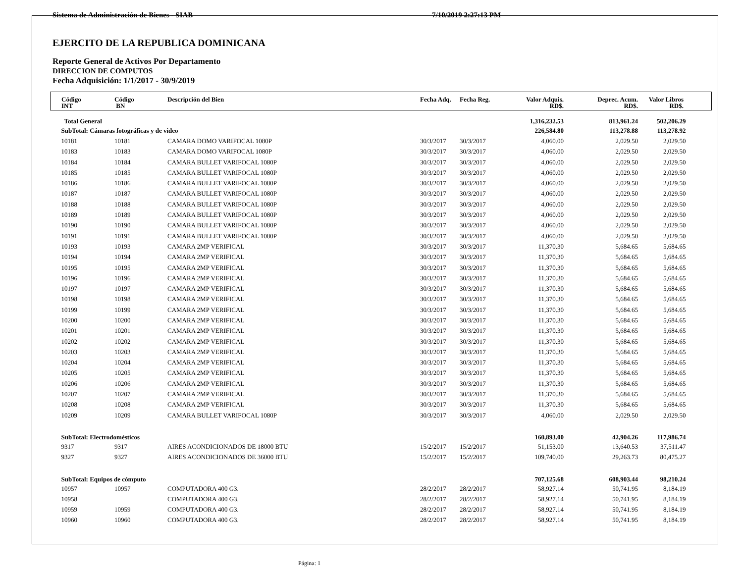Sistema de Administración de Bienes - SIAB 7/10/2019 2:27:13 PM
EJERCITO DE LA REPUBLICA DOMINICANA
Reporte General de Activos Por Departamento
DIRECCION DE COMPUTOS
Fecha Adquisición: 1/1/2017 - 30/9/2019
| Código INT | Código BN | Descripción del Bien | Fecha Adq. | Fecha Reg. | Valor Adquis. RD$. | Deprec. Acum. RD$. | Valor Libros RD$. |
| --- | --- | --- | --- | --- | --- | --- | --- |
| Total General | | | | | 1,316,232.53 | 813,961.24 | 502,206.29 |
| SubTotal: Cámaras fotográficas y de video | | | | | 226,584.80 | 113,278.88 | 113,278.92 |
| 10181 | 10181 | CAMARA DOMO VARIFOCAL 1080P | 30/3/2017 | 30/3/2017 | 4,060.00 | 2,029.50 | 2,029.50 |
| 10183 | 10183 | CAMARA DOMO VARIFOCAL 1080P | 30/3/2017 | 30/3/2017 | 4,060.00 | 2,029.50 | 2,029.50 |
| 10184 | 10184 | CAMARA BULLET VARIFOCAL 1080P | 30/3/2017 | 30/3/2017 | 4,060.00 | 2,029.50 | 2,029.50 |
| 10185 | 10185 | CAMARA BULLET VARIFOCAL 1080P | 30/3/2017 | 30/3/2017 | 4,060.00 | 2,029.50 | 2,029.50 |
| 10186 | 10186 | CAMARA BULLET VARIFOCAL 1080P | 30/3/2017 | 30/3/2017 | 4,060.00 | 2,029.50 | 2,029.50 |
| 10187 | 10187 | CAMARA BULLET VARIFOCAL 1080P | 30/3/2017 | 30/3/2017 | 4,060.00 | 2,029.50 | 2,029.50 |
| 10188 | 10188 | CAMARA BULLET VARIFOCAL 1080P | 30/3/2017 | 30/3/2017 | 4,060.00 | 2,029.50 | 2,029.50 |
| 10189 | 10189 | CAMARA BULLET VARIFOCAL 1080P | 30/3/2017 | 30/3/2017 | 4,060.00 | 2,029.50 | 2,029.50 |
| 10190 | 10190 | CAMARA BULLET VARIFOCAL 1080P | 30/3/2017 | 30/3/2017 | 4,060.00 | 2,029.50 | 2,029.50 |
| 10191 | 10191 | CAMARA BULLET VARIFOCAL 1080P | 30/3/2017 | 30/3/2017 | 4,060.00 | 2,029.50 | 2,029.50 |
| 10193 | 10193 | CAMARA 2MP VERIFICAL | 30/3/2017 | 30/3/2017 | 11,370.30 | 5,684.65 | 5,684.65 |
| 10194 | 10194 | CAMARA 2MP VERIFICAL | 30/3/2017 | 30/3/2017 | 11,370.30 | 5,684.65 | 5,684.65 |
| 10195 | 10195 | CAMARA 2MP VERIFICAL | 30/3/2017 | 30/3/2017 | 11,370.30 | 5,684.65 | 5,684.65 |
| 10196 | 10196 | CAMARA 2MP VERIFICAL | 30/3/2017 | 30/3/2017 | 11,370.30 | 5,684.65 | 5,684.65 |
| 10197 | 10197 | CAMARA 2MP VERIFICAL | 30/3/2017 | 30/3/2017 | 11,370.30 | 5,684.65 | 5,684.65 |
| 10198 | 10198 | CAMARA 2MP VERIFICAL | 30/3/2017 | 30/3/2017 | 11,370.30 | 5,684.65 | 5,684.65 |
| 10199 | 10199 | CAMARA 2MP VERIFICAL | 30/3/2017 | 30/3/2017 | 11,370.30 | 5,684.65 | 5,684.65 |
| 10200 | 10200 | CAMARA 2MP VERIFICAL | 30/3/2017 | 30/3/2017 | 11,370.30 | 5,684.65 | 5,684.65 |
| 10201 | 10201 | CAMARA 2MP VERIFICAL | 30/3/2017 | 30/3/2017 | 11,370.30 | 5,684.65 | 5,684.65 |
| 10202 | 10202 | CAMARA 2MP VERIFICAL | 30/3/2017 | 30/3/2017 | 11,370.30 | 5,684.65 | 5,684.65 |
| 10203 | 10203 | CAMARA 2MP VERIFICAL | 30/3/2017 | 30/3/2017 | 11,370.30 | 5,684.65 | 5,684.65 |
| 10204 | 10204 | CAMARA 2MP VERIFICAL | 30/3/2017 | 30/3/2017 | 11,370.30 | 5,684.65 | 5,684.65 |
| 10205 | 10205 | CAMARA 2MP VERIFICAL | 30/3/2017 | 30/3/2017 | 11,370.30 | 5,684.65 | 5,684.65 |
| 10206 | 10206 | CAMARA 2MP VERIFICAL | 30/3/2017 | 30/3/2017 | 11,370.30 | 5,684.65 | 5,684.65 |
| 10207 | 10207 | CAMARA 2MP VERIFICAL | 30/3/2017 | 30/3/2017 | 11,370.30 | 5,684.65 | 5,684.65 |
| 10208 | 10208 | CAMARA 2MP VERIFICAL | 30/3/2017 | 30/3/2017 | 11,370.30 | 5,684.65 | 5,684.65 |
| 10209 | 10209 | CAMARA BULLET VARIFOCAL 1080P | 30/3/2017 | 30/3/2017 | 4,060.00 | 2,029.50 | 2,029.50 |
| SubTotal: Electrodomésticos | | | | | 160,893.00 | 42,904.26 | 117,986.74 |
| 9317 | 9317 | AIRES ACONDICIONADOS DE 18000 BTU | 15/2/2017 | 15/2/2017 | 51,153.00 | 13,640.53 | 37,511.47 |
| 9327 | 9327 | AIRES ACONDICIONADOS DE 36000 BTU | 15/2/2017 | 15/2/2017 | 109,740.00 | 29,263.73 | 80,475.27 |
| SubTotal: Equipos de cómputo | | | | | 707,125.68 | 608,903.44 | 98,210.24 |
| 10957 | 10957 | COMPUTADORA 400 G3. | 28/2/2017 | 28/2/2017 | 58,927.14 | 50,741.95 | 8,184.19 |
| 10958 | | COMPUTADORA 400 G3. | 28/2/2017 | 28/2/2017 | 58,927.14 | 50,741.95 | 8,184.19 |
| 10959 | 10959 | COMPUTADORA 400 G3. | 28/2/2017 | 28/2/2017 | 58,927.14 | 50,741.95 | 8,184.19 |
| 10960 | 10960 | COMPUTADORA 400 G3. | 28/2/2017 | 28/2/2017 | 58,927.14 | 50,741.95 | 8,184.19 |
Página: 1